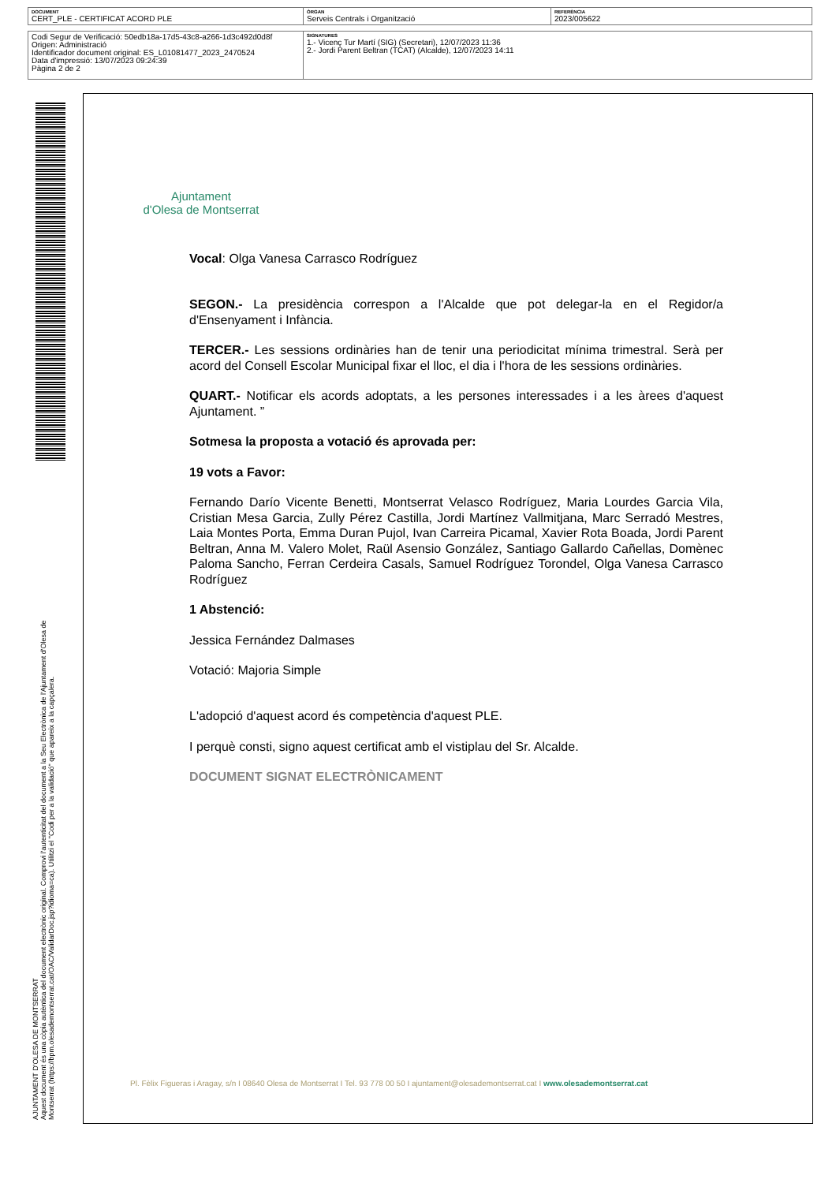| DOCUMENT CERT_PLE - CERTIFICAT ACORD PLE | ÒRGAN Serveis Centrals i Organització | REFERÈNCIA 2023/005622 |
| Codi Segur de Verificació: 50edb18a-17d5-43c8-a266-1d3c492d0d8f Origen: Administració Identificador document original: ES_L01081477_2023_2470524 Data d'impressió: 13/07/2023 09:24:39 Pàgina 2 de 2 | SIGNATURES 1.- Vicenç Tur Martí (SIG) (Secretari), 12/07/2023 11:36 2.- Jordi Parent Beltran (TCAT) (Alcalde), 12/07/2023 14:11 |
AJUNTAMENT D'OLESA DE MONTSERRAT
Aquest document és una còpia autèntica del document electrònic original. Comprovi l'autenticitat del document a la Seu Electrònica de l'Ajuntament d'Olesa de Montserrat (https://bpm.olesademontserrat.cat/OAC/ValidarDoc.jsp?idioma=ca). Utilitzi el "Codi per a la validació" que apareix a la capçalera.
Ajuntament
d'Olesa de Montserrat
Vocal: Olga Vanesa Carrasco Rodríguez
SEGON.- La presidència correspon a l'Alcalde que pot delegar-la en el Regidor/a d'Ensenyament i Infància.
TERCER.- Les sessions ordinàries han de tenir una periodicitat mínima trimestral. Serà per acord del Consell Escolar Municipal fixar el lloc, el dia i l'hora de les sessions ordinàries.
QUART.- Notificar els acords adoptats, a les persones interessades i a les àrees d'aquest Ajuntament. ”
Sotmesa la proposta a votació és aprovada per:
19 vots a Favor:
Fernando Darío Vicente Benetti, Montserrat Velasco Rodríguez, Maria Lourdes Garcia Vila, Cristian Mesa Garcia, Zully Pérez Castilla, Jordi Martínez Vallmitjana, Marc Serradó Mestres, Laia Montes Porta, Emma Duran Pujol, Ivan Carreira Picamal, Xavier Rota Boada, Jordi Parent Beltran, Anna M. Valero Molet, Raül Asensio González, Santiago Gallardo Cañellas, Domènec Paloma Sancho, Ferran Cerdeira Casals, Samuel Rodríguez Torondel, Olga Vanesa Carrasco Rodríguez
1 Abstenció:
Jessica Fernández Dalmases
Votació: Majoria Simple
L'adopció d'aquest acord és competència d'aquest PLE.
I perquè consti, signo aquest certificat amb el vistiplau del Sr. Alcalde.
DOCUMENT SIGNAT ELECTRÒNICAMENT
Pl. Fèlix Figueras i Aragay, s/n I 08640 Olesa de Montserrat I Tel. 93 778 00 50 I ajuntament@olesademontserrat.cat I www.olesademontserrat.cat